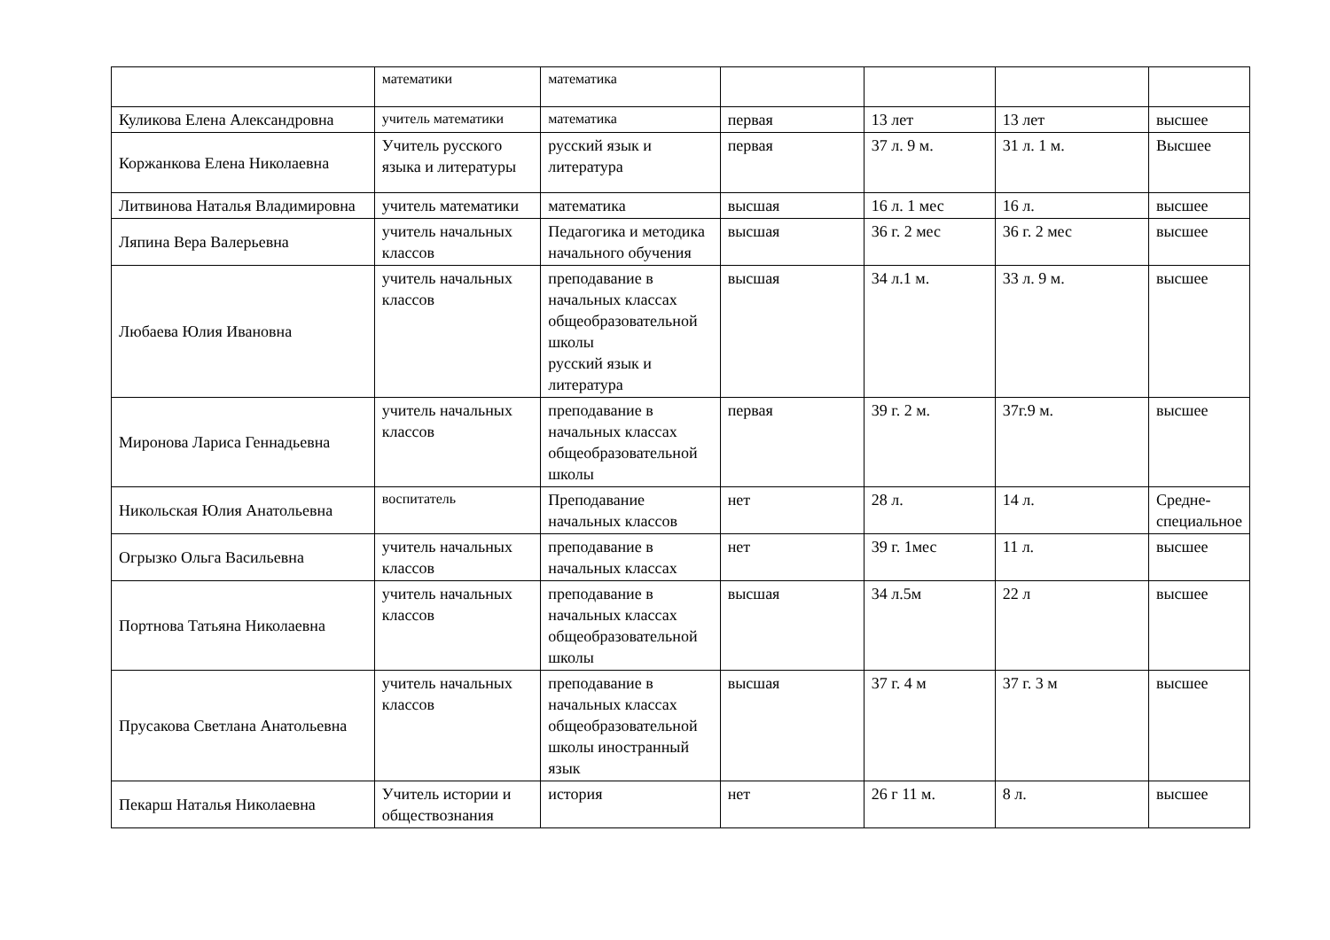| | математики | математика | | | | |
| Куликова Елена Александровна | учитель математики | математика | первая | 13 лет | 13 лет | высшее |
| Коржанкова Елена Николаевна | Учитель русского языка и литературы | русский язык и литература | первая | 37 л. 9 м. | 31 л. 1 м. | Высшее |
| Литвинова Наталья Владимировна | учитель математики | математика | высшая | 16 л. 1 мес | 16 л. | высшее |
| Ляпина Вера Валерьевна | учитель начальных классов | Педагогика и методика начального обучения | высшая | 36 г. 2 мес | 36 г. 2 мес | высшее |
| Любаева Юлия Ивановна | учитель начальных классов | преподавание в начальных классах общеобразовательной школы русский язык и литература | высшая | 34 л.1 м. | 33 л. 9 м. | высшее |
| Миронова Лариса Геннадьевна | учитель начальных классов | преподавание в начальных классах общеобразовательной школы | первая | 39 г. 2 м. | 37г.9 м. | высшее |
| Никольская Юлия Анатольевна | воспитатель | Преподавание начальных классов | нет | 28 л. | 14 л. | Средне-специальное |
| Огрызко Ольга Васильевна | учитель начальных классов | преподавание в начальных классах | нет | 39 г. 1мес | 11 л. | высшее |
| Портнова Татьяна Николаевна | учитель начальных классов | преподавание в начальных классах общеобразовательной школы | высшая | 34 л.5м | 22 л | высшее |
| Прусакова Светлана Анатольевна | учитель начальных классов | преподавание в начальных классах общеобразовательной школы иностранный язык | высшая | 37 г. 4 м | 37 г. 3 м | высшее |
| Пекарш Наталья Николаевна | Учитель истории и обществознания | история | нет | 26 г 11 м. | 8 л. | высшее |